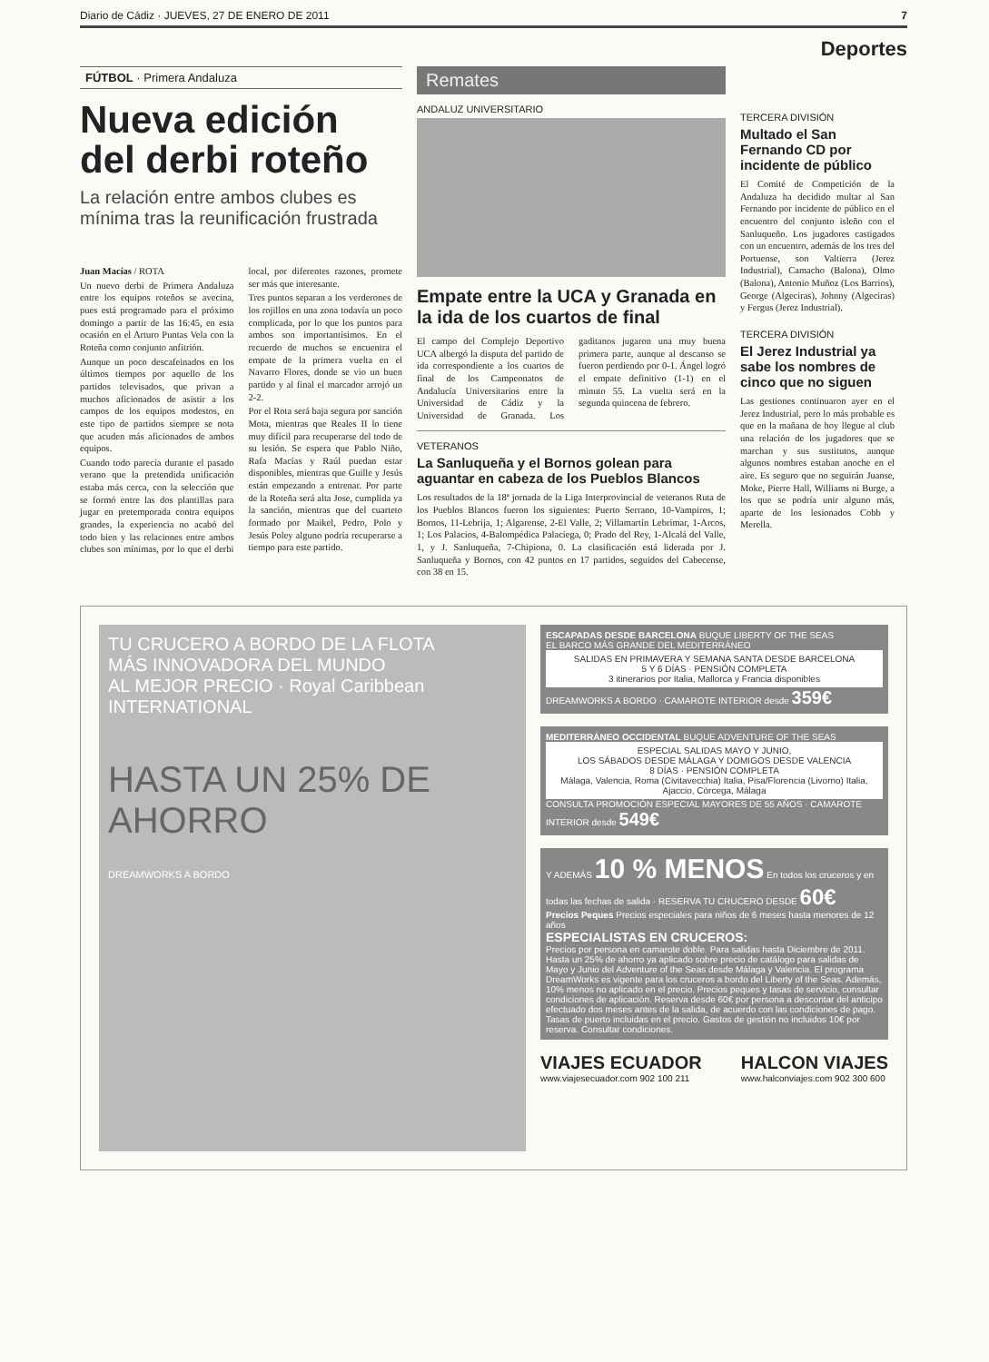Diario de Cádiz · JUEVES, 27 DE ENERO DE 2011 7
Deportes
FÚTBOL · Primera Andaluza
Nueva edición del derbi roteño
La relación entre ambos clubes es mínima tras la reunificación frustrada
Juan Macías / ROTA
Un nuevo derbi de Primera Andaluza entre los equipos roteños se avecina, pues está programado para el próximo domingo a partir de las 16:45, en esta ocasión en el Arturo Puntas Vela con la Roteña como conjunto anfitrión.
Aunque un poco descafeinados en los últimos tiempos por aquello de los partidos televisados, que privan a muchos aficionados de asistir a los campos de los equipos modestos, en este tipo de partidos siempre se nota que acuden más aficionados de ambos equipos.
Cuando todo parecía durante el pasado verano que la pretendida unificación estaba más cerca, con la selección que se formó entre las dos plantillas para jugar en pretemporada contra equipos grandes, la experiencia no acabó del todo bien y las relaciones entre ambos clubes son mínimas, por lo que el derbi local, por diferentes razones, promete ser más que interesante.
Tres puntos separan a los verderones de los rojillos en una zona todavía un poco complicada, por lo que los puntos para ambos son importantísimos. En el recuerdo de muchos se encuentra el empate de la primera vuelta en el Navarro Flores, donde se vio un buen partido y al final el marcador arrojó un 2-2.
Por el Rota será baja segura por sanción Mota, mientras que Reales II lo tiene muy difícil para recuperarse del todo de su lesión. Se espera que Pablo Niño, Rafa Macías y Raúl puedan estar disponibles, mientras que Guille y Jesús están empezando a entrenar. Por parte de la Roteña será alta Jose, cumplida ya la sanción, mientras que del cuarteto formado por Maikel, Pedro, Polo y Jesús Poley alguno podría recuperarse a tiempo para este partido.
Remates
ANDALUZ UNIVERSITARIO
Empate entre la UCA y Granada en la ida de los cuartos de final
El campo del Complejo Deportivo UCA albergó la disputa del partido de ida correspondiente a los cuartos de final de los Campeonatos de Andalucía Universitarios entre la Universidad de Cádiz y la Universidad de Granada. Los gaditanos jugaron una muy buena primera parte, aunque al descanso se fueron perdiendo por 0-1. Ángel logró el empate definitivo (1-1) en el minuto 55. La vuelta será en la segunda quincena de febrero.
VETERANOS
La Sanluqueña y el Bornos golean para aguantar en cabeza de los Pueblos Blancos
Los resultados de la 18ª jornada de la Liga Interprovincial de veteranos Ruta de los Pueblos Blancos fueron los siguientes: Puerto Serrano, 10-Vampiros, 1; Bornos, 11-Lebrija, 1; Algarense, 2-El Valle, 2; Villamartín Lebrimar, 1-Arcos, 1; Los Palacios, 4-Balompédica Palaciega, 0; Prado del Rey, 1-Alcalá del Valle, 1, y J. Sanluqueña, 7-Chipiona, 0. La clasificación está liderada por J. Sanluqueña y Bornos, con 42 puntos en 17 partidos, seguidos del Cabecense, con 38 en 15.
TERCERA DIVISIÓN
Multado el San Fernando CD por incidente de público
El Comité de Competición de la Andaluza ha decidido multar al San Fernando por incidente de público en el encuentro del conjunto isleño con el Sanluqueño. Los jugadores castigados con un encuentro, además de los tres del Portuense, son Valtierra (Jerez Industrial), Camacho (Balona), Olmo (Balona), Antonio Muñoz (Los Barrios), George (Algeciras), Johnny (Algeciras) y Fergus (Jerez Industrial).
TERCERA DIVISIÓN
El Jerez Industrial ya sabe los nombres de cinco que no siguen
Las gestiones continuaron ayer en el Jerez Industrial, pero lo más probable es que en la mañana de hoy llegue al club una relación de los jugadores que se marchan y sus sustitutos, aunque algunos nombres estaban anoche en el aire. Es seguro que no seguirán Juanse, Moke, Pierre Hall, Williams ni Burge, a los que se podría unir alguno más, aparte de los lesionados Cobb y Merella.
TU CRUCERO A BORDO DE LA FLOTA
MÁS INNOVADORA DEL MUNDO
AL MEJOR PRECIO · Royal Caribbean INTERNATIONAL
HASTA UN 25% DE AHORRO
DREAMWORKS A BORDO
ESCAPADAS DESDE BARCELONA BUQUE LIBERTY OF THE SEAS
EL BARCO MÁS GRANDE DEL MEDITERRÁNEO
SALIDAS EN PRIMAVERA Y SEMANA SANTA DESDE BARCELONA
5 Y 6 DÍAS · PENSIÓN COMPLETA
3 itinerarios por Italia, Mallorca y Francia disponibles
DREAMWORKS A BORDO · CAMAROTE INTERIOR desde 359€
MEDITERRÁNEO OCCIDENTAL BUQUE ADVENTURE OF THE SEAS
ESPECIAL SALIDAS MAYO Y JUNIO,
LOS SÁBADOS DESDE MÁLAGA Y DOMIGOS DESDE VALENCIA
8 DÍAS · PENSIÓN COMPLETA
Málaga, Valencia, Roma (Civitavecchia) Italia, Pisa/Florencia (Livorno) Italia, Ajaccio, Córcega, Málaga
CONSULTA PROMOCIÓN ESPECIAL MAYORES DE 55 AÑOS · CAMAROTE INTERIOR desde 549€
Y ADEMÁS 10 % MENOS En todos los cruceros y en todas las fechas de salida · RESERVA TU CRUCERO DESDE 60€
Precios Peques Precios especiales para niños de 6 meses hasta menores de 12 años
ESPECIALISTAS EN CRUCEROS:
Precios por persona en camarote doble. Para salidas hasta Diciembre de 2011. Hasta un 25% de ahorro ya aplicado sobre precio de catálogo para salidas de Mayo y Junio del Adventure of the Seas desde Málaga y Valencia. El programa DreamWorks es vigente para los cruceros a bordo del Liberty of the Seas. Además, 10% menos no aplicado en el precio. Precios peques y tasas de servicio, consultar condiciones de aplicación. Reserva desde 60€ por persona a descontar del anticipo efectuado dos meses antes de la salida, de acuerdo con las condiciones de pago. Tasas de puerto incluidas en el precio. Gastos de gestión no incluidos 10€ por reserva. Consultar condiciones.
VIAJES ECUADOR
www.viajesecuador.com 902 100 211
HALCON VIAJES
www.halconviajes.com 902 300 600